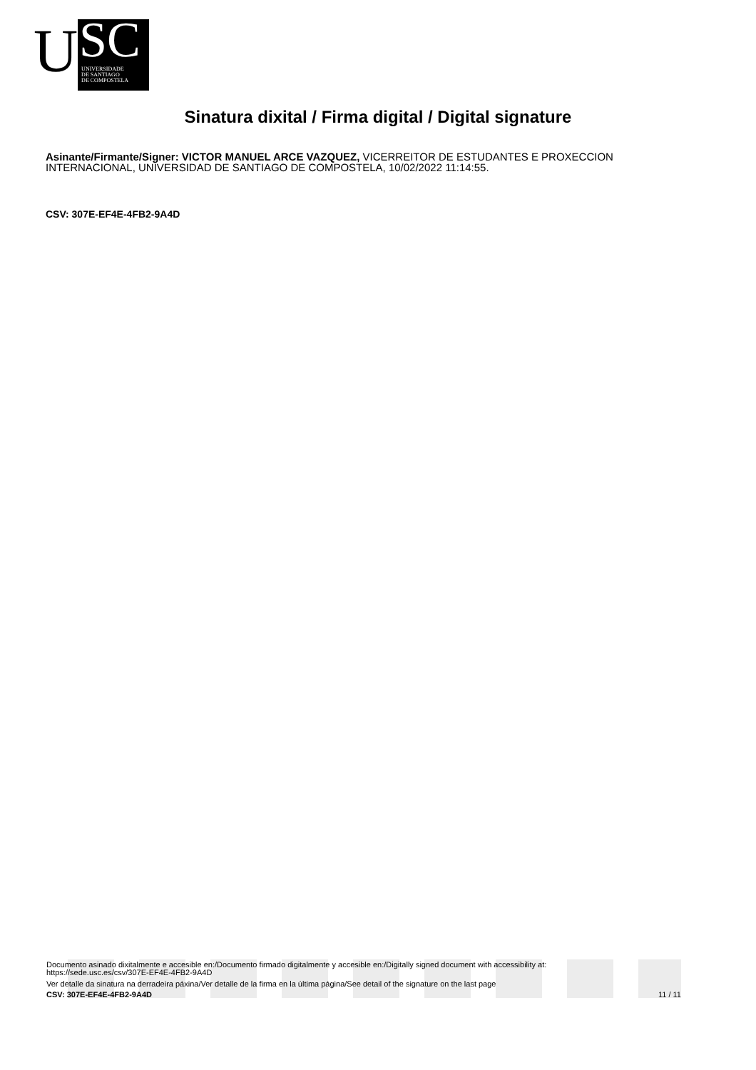U
SC
UNIVERSIDADE
DE SANTIAGO
DE COMPOSTELA
Sinatura dixital / Firma digital / Digital signature
Asinante/Firmante/Signer: VICTOR MANUEL ARCE VAZQUEZ, VICERREITOR DE ESTUDANTES E PROXECCION INTERNACIONAL, UNIVERSIDAD DE SANTIAGO DE COMPOSTELA, 10/02/2022 11:14:55.
CSV: 307E-EF4E-4FB2-9A4D
Documento asinado dixitalmente e accesible en:/Documento firmado digitalmente y accesible en:/Digitally signed document with accessibility at:
https://sede.usc.es/csv/307E-EF4E-4FB2-9A4D
Ver detalle da sinatura na derradeira páxina/Ver detalle de la firma en la última página/See detail of the signature on the last page
CSV: 307E-EF4E-4FB2-9A4D 11 / 11